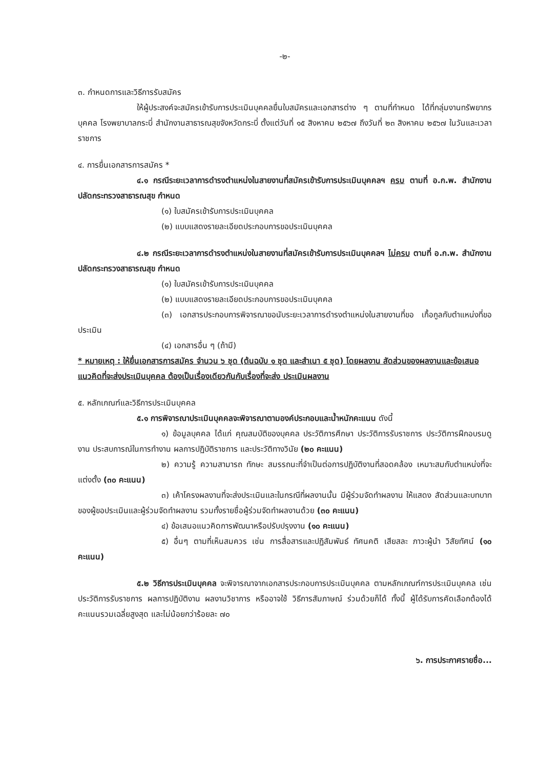-๒-
๓. กำหนดการและวิธีการรับสมัคร
ให้ผู้ประสงค์จะสมัครเข้ารับการประเมินบุคคลยื่นใบสมัครและเอกสารต่าง ๆ ตามที่กำหนด ได้ที่กลุ่มงานทรัพยากรบุคคล โรงพยาบาลกระบี่ สำนักงานสาธารณสุขจังหวัดกระบี่ ตั้งแต่วันที่ ๑๕ สิงหาคม ๒๕๖๗ ถึงวันที่ ๒๓ สิงหาคม ๒๕๖๗ ในวันและเวลาราชการ
๔. การยื่นเอกสารการสมัคร *
๔.๑ กรณีระยะเวลาการดำรงตำแหน่งในสายงานที่สมัครเข้ารับการประเมินบุคคลฯ ครบ ตามที่ อ.ก.พ. สำนักงานปลัดกระทรวงสาธารณสุข กำหนด
(๑) ใบสมัครเข้ารับการประเมินบุคคล
(๒) แบบแสดงรายละเอียดประกอบการขอประเมินบุคคล
๔.๒ กรณีระยะเวลาการดำรงตำแหน่งในสายงานที่สมัครเข้ารับการประเมินบุคคลฯ ไม่ครบ ตามที่ อ.ก.พ. สำนักงานปลัดกระทรวงสาธารณสุข กำหนด
(๑) ใบสมัครเข้ารับการประเมินบุคคล
(๒) แบบแสดงรายละเอียดประกอบการขอประเมินบุคคล
(๓) เอกสารประกอบการพิจารณาขอนับระยะเวลาการดำรงตำแหน่งในสายงานที่ขอ เกื้อกูลกับตำแหน่งที่ขอประเมิน
(๔) เอกสารอื่น ๆ (ถ้ามี)
* หมายเหตุ : ให้ยื่นเอกสารการสมัคร จำนวน ๖ ชุด (ต้นฉบับ ๑ ชุด และสำเนา ๕ ชุด) โดยผลงาน สัดส่วนของผลงานและข้อเสนอแนวคิดที่จะส่งประเมินบุคคล ต้องเป็นเรื่องเดียวกันกับเรื่องที่จะส่ง ประเมินผลงาน
๕. หลักเกณฑ์และวิธีการประเมินบุคคล
๕.๑ การพิจารณาประเมินบุคคลจะพิจารณาตามองค์ประกอบและน้ำหนักคะแนน ดังนี้
๑) ข้อมูลบุคคล ได้แก่ คุณสมบัติของบุคคล ประวัติการศึกษา ประวัติการรับราชการ ประวัติการฝึกอบรมดูงาน ประสบการณ์ในการทำงาน ผลการปฏิบัติราชการ และประวัติทางวินัย (๒๐ คะแนน)
๒) ความรู้ ความสามารถ ทักษะ สมรรถนะที่จำเป็นต่อการปฏิบัติงานที่สอดคล้อง เหมาะสมกับตำแหน่งที่จะแต่งตั้ง (๓๐ คะแนน)
๓) เค้าโครงผลงานที่จะส่งประเมินและในกรณีที่ผลงานนั้น มีผู้ร่วมจัดทำผลงาน ให้แสดง สัดส่วนและบทบาทของผู้ขอประเมินและผู้ร่วมจัดทำผลงาน รวมทั้งรายชื่อผู้ร่วมจัดทำผลงานด้วย (๓๐ คะแนน)
๔) ข้อเสนอแนวคิดการพัฒนาหรือปรับปรุงงาน (๑๐ คะแนน)
๕) อื่นๆ ตามที่เห็นสมควร เช่น การสื่อสารและปฏิสัมพันธ์ ทัศนคติ เสียสละ ภาวะผู้นำ วิสัยทัศน์ (๑๐ คะแนน)
๕.๒ วิธีการประเมินบุคคล จะพิจารณาจากเอกสารประกอบการประเมินบุคคล ตามหลักเกณฑ์การประเมินบุคคล เช่น ประวัติการรับราชการ ผลการปฏิบัติงาน ผลงานวิชาการ หรืออาจใช้ วิธีการสัมภาษณ์ ร่วมด้วยก็ได้ ทั้งนี้ ผู้ได้รับการคัดเลือกต้องได้คะแนนรวมเฉลี่ยสูงสุด และไม่น้อยกว่าร้อยละ ๗๐
๖. การประกาศรายชื่อ...